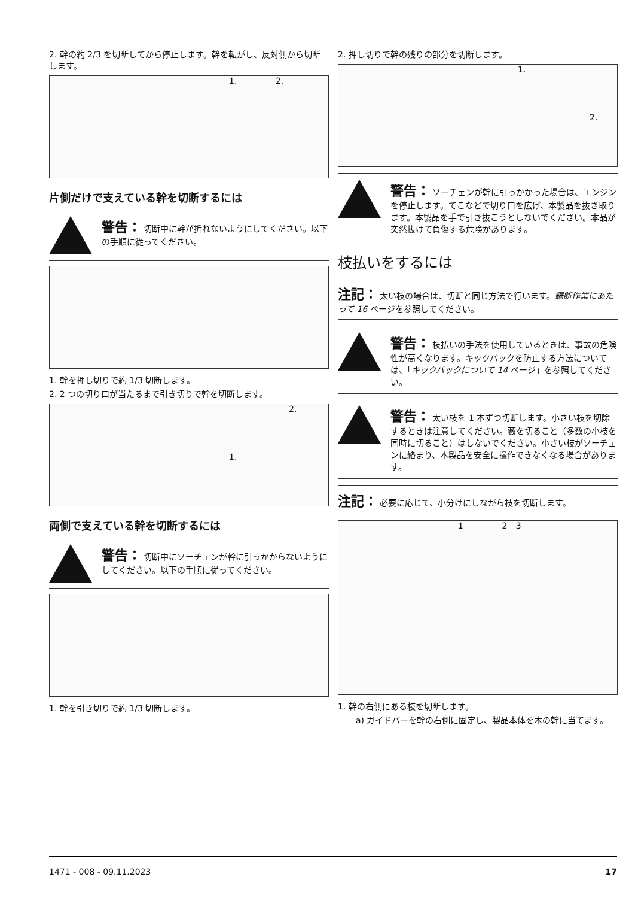2. 幹の約 2/3 を切断してから停止します。幹を転がし、反対側から切断します。
1. 2.
片側だけで支えている幹を切断するには
警告： 切断中に幹が折れないようにしてください。以下の手順に従ってください。
1. 幹を押し切りで約 1/3 切断します。
2. 2 つの切り口が当たるまで引き切りで幹を切断します。
2.
1.
両側で支えている幹を切断するには
警告： 切断中にソーチェンが幹に引っかからないようにしてください。以下の手順に従ってください。
1. 幹を引き切りで約 1/3 切断します。
2. 押し切りで幹の残りの部分を切断します。
1.
2.
警告： ソーチェンが幹に引っかかった場合は、エンジンを停止します。てこなどで切り口を広げ、本製品を抜き取ります。本製品を手で引き抜こうとしないでください。本品が突然抜けて負傷する危険があります。
枝払いをするには
注記： 太い枝の場合は、切断と同じ方法で行います。鋸断作業にあたって 16 ページを参照してください。
警告： 枝払いの手法を使用しているときは、事故の危険性が高くなります。キックバックを防止する方法については、「キックバックについて 14 ページ」を参照してください。
警告： 太い枝を 1 本ずつ切断します。小さい枝を切除するときは注意してください。藪を切ること（多数の小枝を同時に切ること）はしないでください。小さい枝がソーチェンに絡まり、本製品を安全に操作できなくなる場合があります。
注記： 必要に応じて、小分けにしながら枝を切断します。
1 2 3
1. 幹の右側にある枝を切断します。
a) ガイドバーを幹の右側に固定し、製品本体を木の幹に当てます。
1471 - 008 - 09.11.2023 17